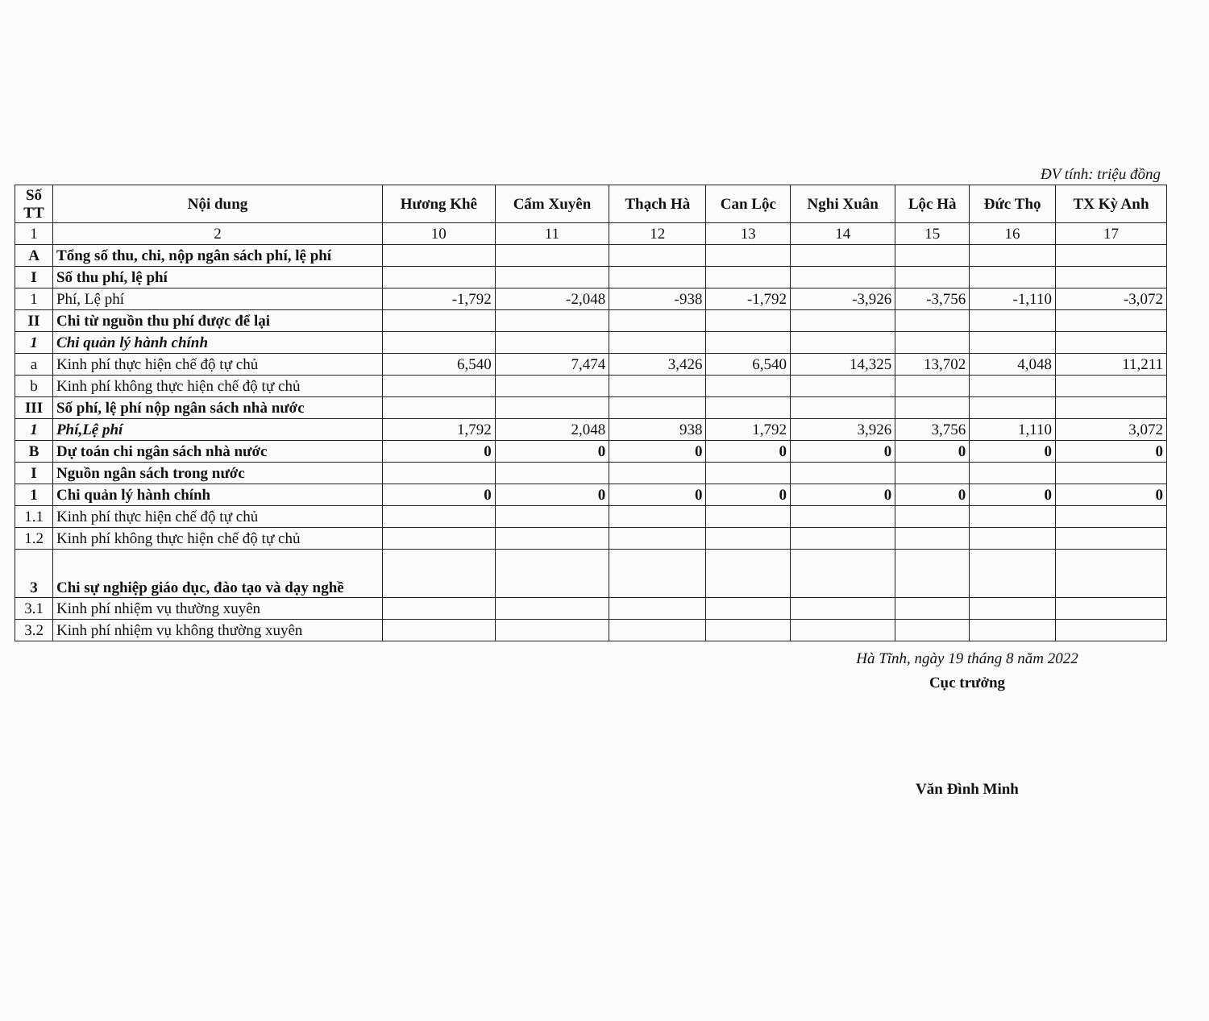ĐV tính: triệu đồng
| Số TT | Nội dung | Hương Khê | Cẩm Xuyên | Thạch Hà | Can Lộc | Nghi Xuân | Lộc Hà | Đức Thọ | TX Kỳ Anh |
| --- | --- | --- | --- | --- | --- | --- | --- | --- | --- |
| 1 | 2 | 10 | 11 | 12 | 13 | 14 | 15 | 16 | 17 |
| A | Tổng số thu, chi, nộp ngân sách phí, lệ phí | | | | | | | | |
| I | Số thu phí, lệ phí | | | | | | | | |
| 1 | Phí, Lệ phí | -1,792 | -2,048 | -938 | -1,792 | -3,926 | -3,756 | -1,110 | -3,072 |
| II | Chi từ nguồn thu phí được để lại | | | | | | | | |
| 1 | Chi quản lý hành chính | | | | | | | | |
| a | Kinh phí thực hiện chế độ tự chủ | 6,540 | 7,474 | 3,426 | 6,540 | 14,325 | 13,702 | 4,048 | 11,211 |
| b | Kinh phí không thực hiện chế độ tự chủ | | | | | | | | |
| III | Số phí, lệ phí nộp ngân sách nhà nước | | | | | | | | |
| 1 | Phí,Lệ phí | 1,792 | 2,048 | 938 | 1,792 | 3,926 | 3,756 | 1,110 | 3,072 |
| B | Dự toán chi ngân sách nhà nước | 0 | 0 | 0 | 0 | 0 | 0 | 0 | 0 |
| I | Nguồn ngân sách trong nước | | | | | | | | |
| 1 | Chi quản lý hành chính | 0 | 0 | 0 | 0 | 0 | 0 | 0 | 0 |
| 1.1 | Kinh phí thực hiện chế độ tự chủ | | | | | | | | |
| 1.2 | Kinh phí không thực hiện chế độ tự chủ | | | | | | | | |
| 3 | Chi sự nghiệp giáo dục, đào tạo và dạy nghề | | | | | | | | |
| 3.1 | Kinh phí nhiệm vụ thường xuyên | | | | | | | | |
| 3.2 | Kinh phí nhiệm vụ không thường xuyên | | | | | | | | |
Hà Tĩnh, ngày 19 tháng 8 năm 2022
Cục trưởng
Văn Đình Minh